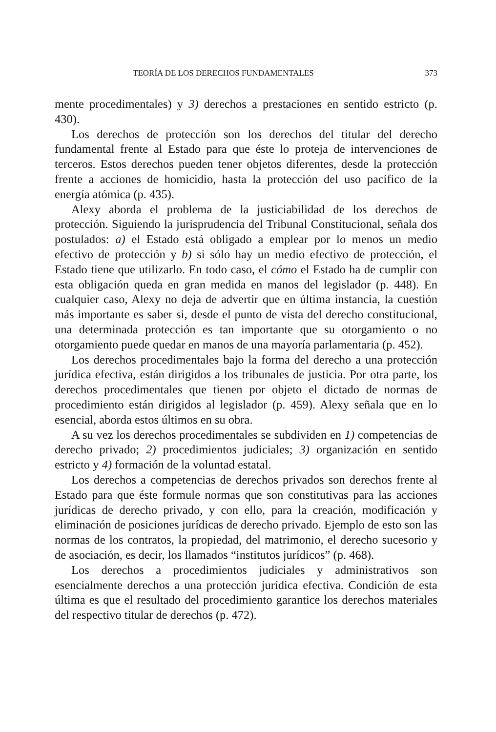TEORÍA DE LOS DERECHOS FUNDAMENTALES 373
mente procedimentales) y 3) derechos a prestaciones en sentido estricto (p. 430).
Los derechos de protección son los derechos del titular del derecho fundamental frente al Estado para que éste lo proteja de intervenciones de terceros. Estos derechos pueden tener objetos diferentes, desde la protección frente a acciones de homicidio, hasta la protección del uso pacífico de la energía atómica (p. 435).
Alexy aborda el problema de la justiciabilidad de los derechos de protección. Siguiendo la jurisprudencia del Tribunal Constitucional, señala dos postulados: a) el Estado está obligado a emplear por lo menos un medio efectivo de protección y b) si sólo hay un medio efectivo de protección, el Estado tiene que utilizarlo. En todo caso, el cómo el Estado ha de cumplir con esta obligación queda en gran medida en manos del legislador (p. 448). En cualquier caso, Alexy no deja de advertir que en última instancia, la cuestión más importante es saber si, desde el punto de vista del derecho constitucional, una determinada protección es tan importante que su otorgamiento o no otorgamiento puede quedar en manos de una mayoría parlamentaria (p. 452).
Los derechos procedimentales bajo la forma del derecho a una protección jurídica efectiva, están dirigidos a los tribunales de justicia. Por otra parte, los derechos procedimentales que tienen por objeto el dictado de normas de procedimiento están dirigidos al legislador (p. 459). Alexy señala que en lo esencial, aborda estos últimos en su obra.
A su vez los derechos procedimentales se subdividen en 1) competencias de derecho privado; 2) procedimientos judiciales; 3) organización en sentido estricto y 4) formación de la voluntad estatal.
Los derechos a competencias de derechos privados son derechos frente al Estado para que éste formule normas que son constitutivas para las acciones jurídicas de derecho privado, y con ello, para la creación, modificación y eliminación de posiciones jurídicas de derecho privado. Ejemplo de esto son las normas de los contratos, la propiedad, del matrimonio, el derecho sucesorio y de asociación, es decir, los llamados “institutos jurídicos” (p. 468).
Los derechos a procedimientos judiciales y administrativos son esencialmente derechos a una protección jurídica efectiva. Condición de esta última es que el resultado del procedimiento garantice los derechos materiales del respectivo titular de derechos (p. 472).